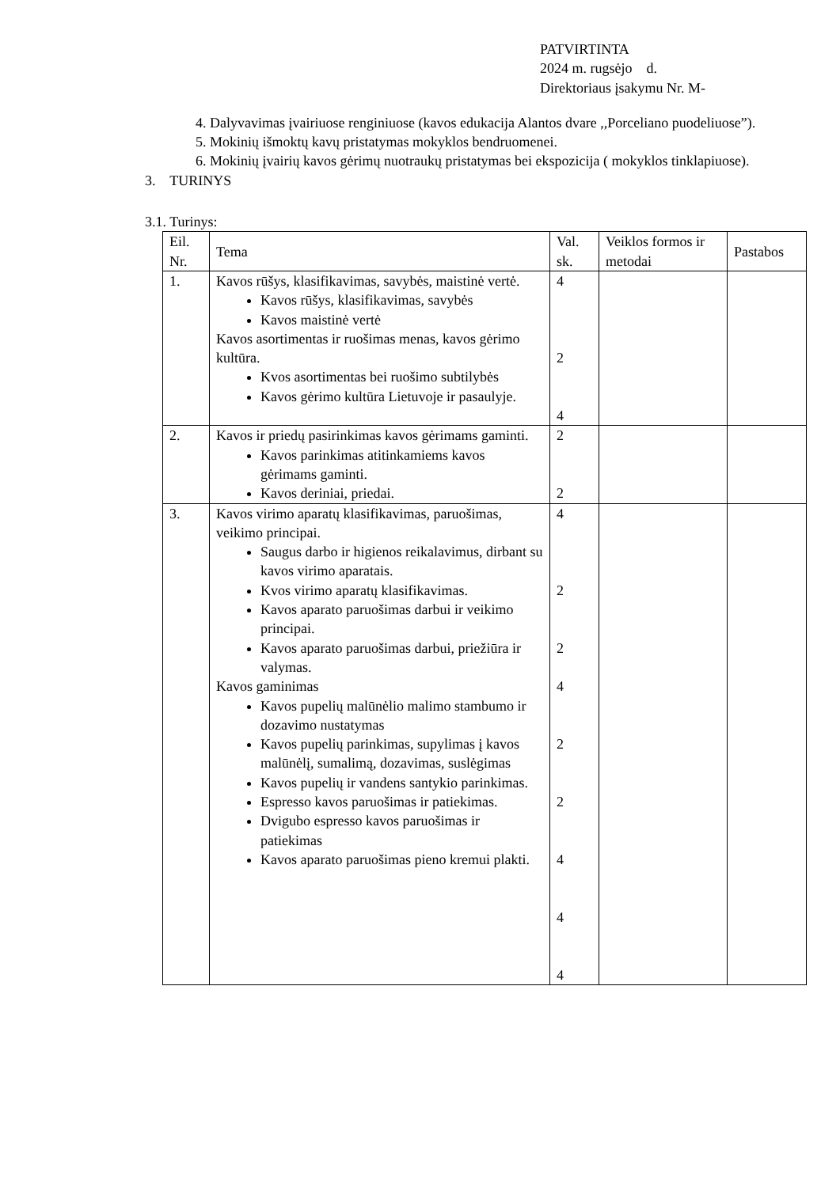PATVIRTINTA
2024 m. rugsėjo d.
Direktoriaus įsakymu Nr. M-
4. Dalyvavimas įvairiuose renginiuose (kavos edukacija Alantos dvare ,,Porceliano puodeliuose”).
5. Mokinių išmoktų kavų pristatymas mokyklos bendruomenei.
6. Mokinių įvairių kavos gėrimų nuotraukų pristatymas bei ekspozicija ( mokyklos tinklapiuose).
3. TURINYS
3.1. Turinys:
| Eil. Nr. | Tema | Val. sk. | Veiklos formos ir metodai | Pastabos |
| --- | --- | --- | --- | --- |
| 1. | Kavos rūšys, klasifikavimas, savybės, maistinė vertė. Kavos rūšys, klasifikavimas, savybės Kavos maistinė vertė Kavos asortimentas ir ruošimas menas, kavos gėrimo kultūra. Kvos asortimentas bei ruošimo subtilybės Kavos gėrimo kultūra Lietuvoje ir pasaulyje. | 4 2 4 | | |
| 2. | Kavos ir priedų pasirinkimas kavos gėrimams gaminti. Kavos parinkimas atitinkamiems kavos gėrimams gaminti. Kavos deriniai, priedai. | 2 2 | | |
| 3. | Kavos virimo aparatų klasifikavimas, paruošimas, veikimo principai. Saugus darbo ir higienos reikalavimus, dirbant su kavos virimo aparatais. Kvos virimo aparatų klasifikavimas. Kavos aparato paruošimas darbui ir veikimo principai. Kavos aparato paruošimas darbui, priežiūra ir valymas. Kavos gaminimas Kavos pupelių malūnėlio malimo stambumo ir dozavimo nustatymas Kavos pupelių parinkimas, supylimas į kavos malūnėlį, sumalimą, dozavimas, suslėgimas Kavos pupelių ir vandens santykio parinkimas. Espresso kavos paruošimas ir patiekimas. Dvigubo espresso kavos paruošimas ir patiekimas Kavos aparato paruošimas pieno kremui plakti. | 4 2 2 4 2 2 4 4 4 | | |